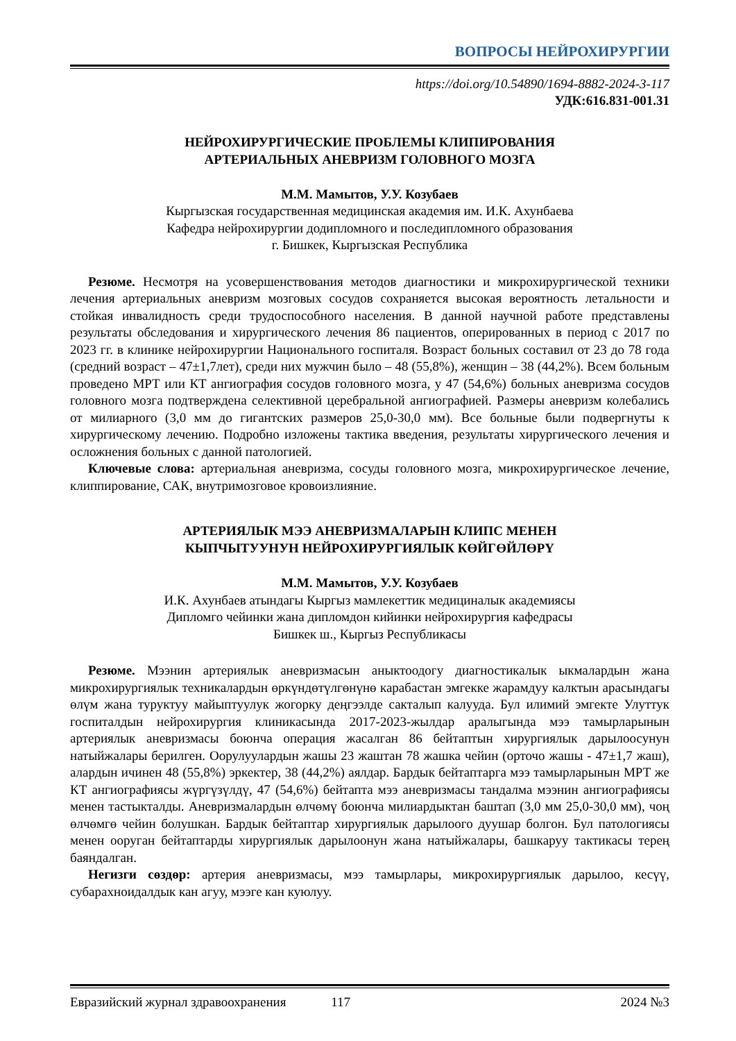ВОПРОСЫ НЕЙРОХИРУРГИИ
https://doi.org/10.54890/1694-8882-2024-3-117
УДК:616.831-001.31
НЕЙРОХИРУРГИЧЕСКИЕ ПРОБЛЕМЫ КЛИПИРОВАНИЯ
АРТЕРИАЛЬНЫХ АНЕВРИЗМ ГОЛОВНОГО МОЗГА
М.М. Мамытов, У.У. Козубаев
Кыргызская государственная медицинская академия им. И.К. Ахунбаева
Кафедра нейрохирургии додипломного и последипломного образования
г. Бишкек, Кыргызская Республика
Резюме. Несмотря на усовершенствования методов диагностики и микрохирургической техники лечения артериальных аневризм мозговых сосудов сохраняется высокая вероятность летальности и стойкая инвалидность среди трудоспособного населения. В данной научной работе представлены результаты обследования и хирургического лечения 86 пациентов, оперированных в период с 2017 по 2023 гг. в клинике нейрохирургии Национального госпиталя. Возраст больных составил от 23 до 78 года (средний возраст – 47±1,7лет), среди них мужчин было – 48 (55,8%), женщин – 38 (44,2%). Всем больным проведено МРТ или КТ ангиография сосудов головного мозга, у 47 (54,6%) больных аневризма сосудов головного мозга подтверждена селективной церебральной ангиографией. Размеры аневризм колебались от милиарного (3,0 мм до гигантских размеров 25,0-30,0 мм). Все больные были подвергнуты к хирургическому лечению. Подробно изложены тактика введения, результаты хирургического лечения и осложнения больных с данной патологией.
Ключевые слова: артериальная аневризма, сосуды головного мозга, микрохирургическое лечение, клиппирование, САК, внутримозговое кровоизлияние.
АРТЕРИЯЛЫК МЭЭ АНЕВРИЗМАЛАРЫН КЛИПС МЕНЕН
КЫПЧЫТУУНУН НЕЙРОХИРУРГИЯЛЫК КӨЙГӨЙЛӨРҮ
М.М. Мамытов, У.У. Козубаев
И.К. Ахунбаев атындагы Кыргыз мамлекеттик медициналык академиясы
Дипломго чейинки жана дипломдон кийинки нейрохирургия кафедрасы
Бишкек ш., Кыргыз Республикасы
Резюме. Мээнин артериялык аневризмасын аныктоодогу диагностикалык ыкмалардын жана микрохирургиялык техникалардын өркүндөтүлгөнүнө карабастан эмгекке жарамдуу калктын арасындагы өлүм жана туруктуу майыптуулук жогорку деңгээлде сакталып калууда. Бул илимий эмгекте Улуттук госпиталдын нейрохирургия клиникасында 2017-2023-жылдар аралыгында мээ тамырларынын артериялык аневризмасы боюнча операция жасалган 86 бейтаптын хирургиялык дарылоосунун натыйжалары берилген. Оорулуулардын жашы 23 жаштан 78 жашка чейин (орточо жашы - 47±1,7 жаш), алардын ичинен 48 (55,8%) эркектер, 38 (44,2%) аялдар. Бардык бейтаптарга мээ тамырларынын МРТ же КТ ангиографиясы жүргүзүлдү, 47 (54,6%) бейтапта мээ аневризмасы тандалма мээнин ангиографиясы менен тастыкталды. Аневризмалардын өлчөмү боюнча милиардыктан баштап (3,0 мм 25,0-30,0 мм), чоң өлчөмгө чейин болушкан. Бардык бейтаптар хирургиялык дарылоого дуушар болгон. Бул патологиясы менен ооруган бейтаптарды хирургиялык дарылоонун жана натыйжалары, башкаруу тактикасы терең баяндалган.
Негизги сөздөр: артерия аневризмасы, мээ тамырлары, микрохирургиялык дарылоо, кесүү, субарахноидалдык кан агуу, мээге кан куюлуу.
Евразийский журнал здравоохранения 117 2024 №3